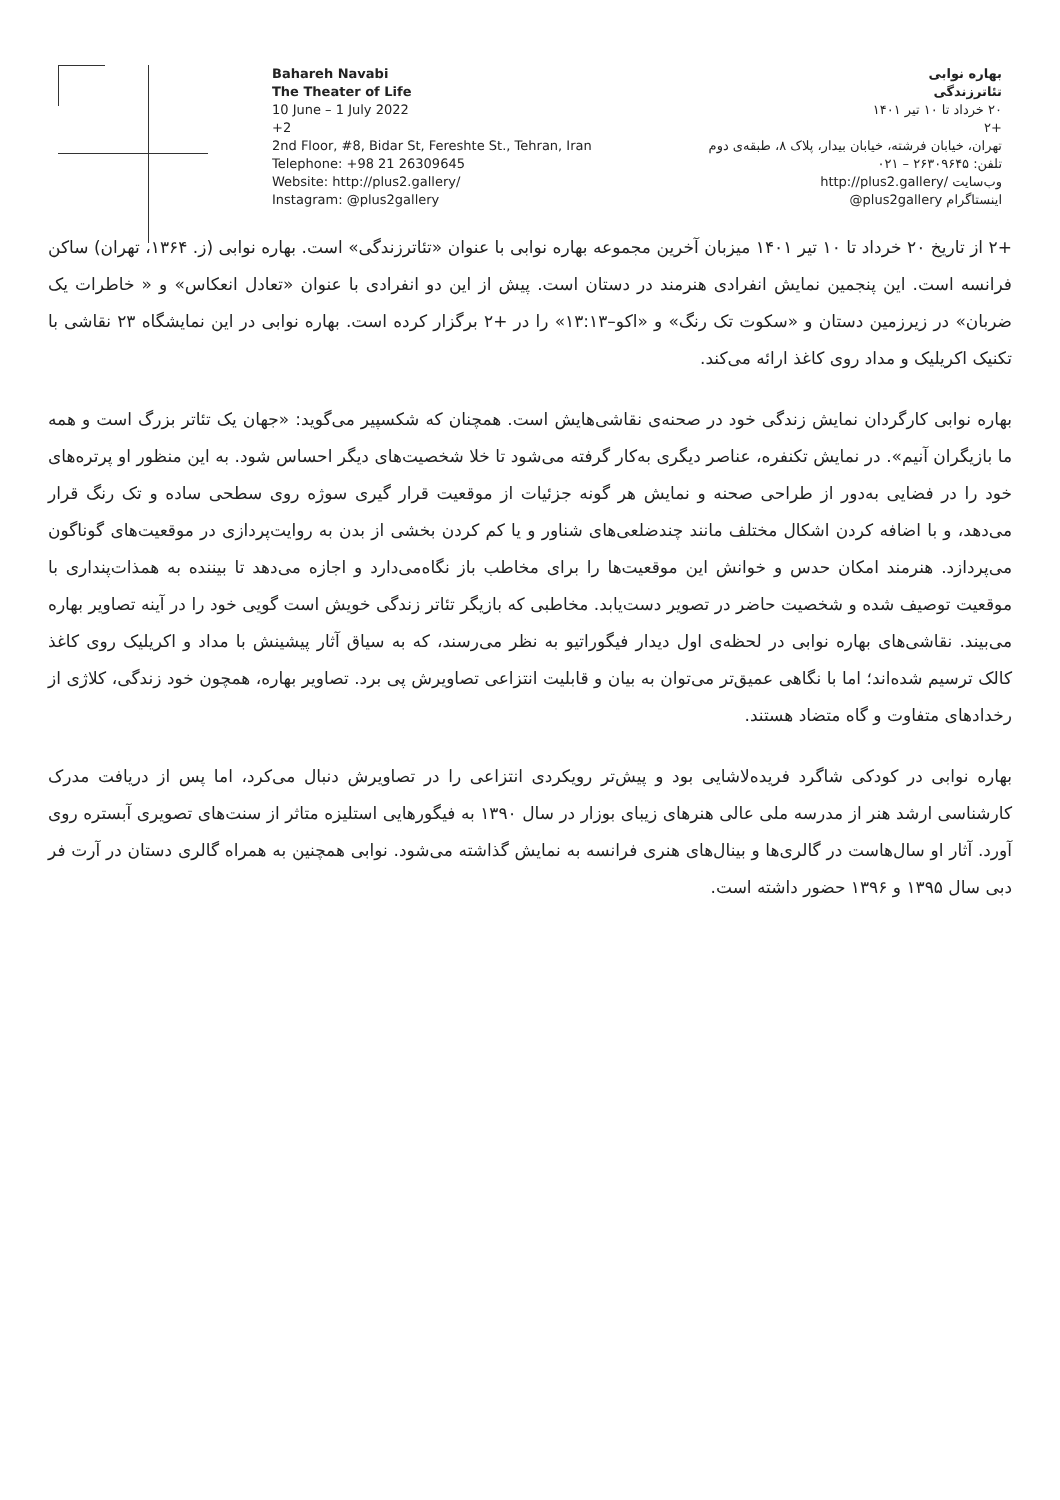Bahareh Navabi
The Theater of Life
10 June – 1 July 2022
+2
2nd Floor, #8, Bidar St, Fereshte St., Tehran, Iran
Telephone: +98 21 26309645
Website: http://plus2.gallery/
Instagram: @plus2gallery
بهاره نوابی
تئاترزندگی
۲۰ خرداد تا ۱۰ تیر ۱۴۰۱
+۲
تهران، خیابان فرشته، خیابان بیدار، پلاک ۸، طبقه‌ی دوم
تلفن: ۲۶۳۰۹۶۴۵ – ۰۲۱
وب‌سایت /http://plus2.gallery
اینستاگرام plus2gallery@
+۲ از تاریخ ۲۰ خرداد تا ۱۰ تیر ۱۴۰۱ میزبان آخرین مجموعه بهاره نوابی با عنوان «تئاترزندگی» است. بهاره نوابی (ز. ۱۳۶۴، تهران) ساکن فرانسه است. این پنجمین نمایش انفرادی هنرمند در دستان است. پیش از این دو انفرادی با عنوان «تعادل انعکاس» و « خاطرات یک ضربان» در زیرزمین دستان و «سکوت تک رنگ» و «اکو–۱۳:۱۳» را در +۲ برگزار کرده است. بهاره نوابی در این نمایشگاه ۲۳ نقاشی با تکنیک اکریلیک و مداد روی کاغذ ارائه می‌کند.
بهاره نوابی کارگردان نمایش زندگی خود در صحنه‌ی نقاشی‌هایش است. همچنان که شکسپیر می‌گوید: «جهان یک تئاتر بزرگ است و همه ما بازیگران آنیم». در نمایش تکنفره، عناصر دیگری به‌کار گرفته می‌شود تا خلا شخصیت‌های دیگر احساس شود. به این منظور او پرتره‌های خود را در فضایی به‌دور از طراحی صحنه و نمایش هر گونه جزئیات از موقعیت قرار گیری سوژه روی سطحی ساده و تک رنگ قرار می‌دهد، و با اضافه کردن اشکال مختلف مانند چندضلعی‌های شناور و یا کم کردن بخشی از بدن به روایت‌پردازی در موقعیت‌های گوناگون می‌پردازد. هنرمند امکان حدس و خوانش این موقعیت‌ها را برای مخاطب باز نگاه‌می‌دارد و اجازه می‌دهد تا بیننده به همذات‌پنداری با موقعیت توصیف شده و شخصیت حاضر در تصویر دست‌یابد. مخاطبی که بازیگر تئاتر زندگی خویش است گویی خود را در آینه تصاویر بهاره می‌بیند. نقاشی‌های بهاره نوابی در لحظه‌ی اول دیدار فیگوراتیو به نظر می‌رسند، که به سیاق آثار پیشینش با مداد و اکریلیک روی کاغذ کالک ترسیم شده‌اند؛ اما با نگاهی عمیق‌تر می‌توان به بیان و قابلیت انتزاعی تصاویرش پی برد. تصاویر بهاره، همچون خود زندگی، کلاژی از رخدادهای متفاوت و گاه متضاد هستند.
بهاره نوابی در کودکی شاگرد فریده‌لاشایی بود و پیش‌تر رویکردی انتزاعی را در تصاویرش دنبال می‌کرد، اما پس از دریافت مدرک کارشناسی ارشد هنر از مدرسه ملی عالی هنرهای زیبای بوزار در سال ۱۳۹۰ به فیگورهایی استلیزه متاثر از سنت‌های تصویری آبستره روی آورد. آثار او سال‌هاست در گالری‌ها و بینال‌های هنری فرانسه به نمایش گذاشته می‌شود. نوابی همچنین به همراه گالری دستان در آرت فر دبی سال ۱۳۹۵ و ۱۳۹۶ حضور داشته است.